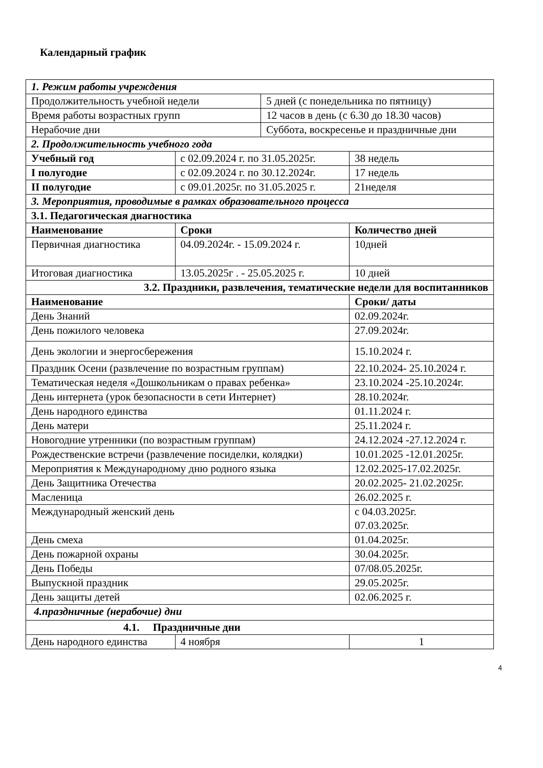Календарный график
| 1. Режим работы учреждения | | | | |
| Продолжительность учебной недели | | | 5 дней (с понедельника по пятницу) | |
| Время работы возрастных групп | | | 12 часов в день (с 6.30 до 18.30 часов) | |
| Нерабочие дни | | | Суббота, воскресенье и праздничные дни | |
| 2. Продолжительность учебного года | | | | |
| Учебный год | с 02.09.2024 г. по 31.05.2025г. | | | 38 недель |
| I полугодие | с 02.09.2024 г. по 30.12.2024г. | | | 17 недель |
| II полугодие | с 09.01.2025г. по 31.05.2025 г. | | | 21неделя |
| 3. Мероприятия, проводимые в рамках образовательного процесса | | | | |
| 3.1. Педагогическая диагностика | | | | |
| Наименование | | Сроки | | Количество дней |
| Первичная диагностика | | 04.09.2024г. - 15.09.2024 г. | | 10дней |
| Итоговая диагностика | | 13.05.2025г . - 25.05.2025 г. | | 10 дней |
| 3.2. Праздники, развлечения, тематические недели для воспитанников | | | | |
| Наименование | | | | Сроки/ даты |
| День Знаний | | | | 02.09.2024г. |
| День пожилого человека | | | | 27.09.2024г. |
| День экологии и энергосбережения | | | | 15.10.2024 г. |
| Праздник Осени (развлечение по возрастным группам) | | | | 22.10.2024- 25.10.2024 г. |
| Тематическая неделя «Дошкольникам о правах ребенка» | | | | 23.10.2024 -25.10.2024г. |
| День интернета (урок безопасности в сети Интернет) | | | | 28.10.2024г. |
| День народного единства | | | | 01.11.2024 г. |
| День матери | | | | 25.11.2024 г. |
| Новогодние утренники (по возрастным группам) | | | | 24.12.2024 -27.12.2024 г. |
| Рождественские встречи (развлечение посиделки, колядки) | | | | 10.01.2025 -12.01.2025г. |
| Мероприятия к Международному дню родного языка | | | | 12.02.2025-17.02.2025г. |
| День Защитника Отечества | | | | 20.02.2025- 21.02.2025г. |
| Масленица | | | | 26.02.2025 г. |
| Международный женский день | | | | с 04.03.2025г. 07.03.2025г. |
| День смеха | | | | 01.04.2025г. |
| День пожарной охраны | | | | 30.04.2025г. |
| День Победы | | | | 07/08.05.2025г. |
| Выпускной праздник | | | | 29.05.2025г. |
| День защиты детей | | | | 02.06.2025 г. |
| 4.праздничные (нерабочие) дни | | | | |
| 4.1. Праздничные дни | | | | |
| День народного единства | | 4 ноября | | 1 |
4